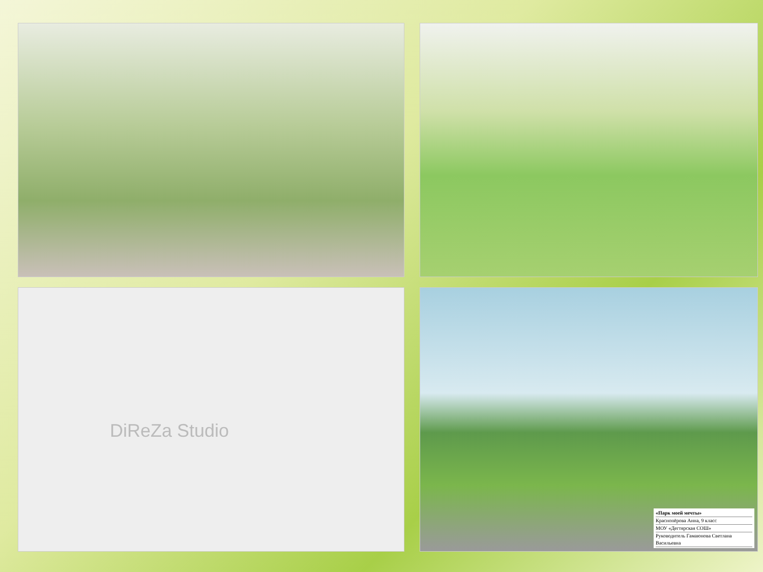DiReZa Studio
«Парк моей мечты»
Краснопёрова Анна, 9 класс
МОУ «Дегтярская СОШ»
Руководитель Гамаюнова Светлана Васильевна